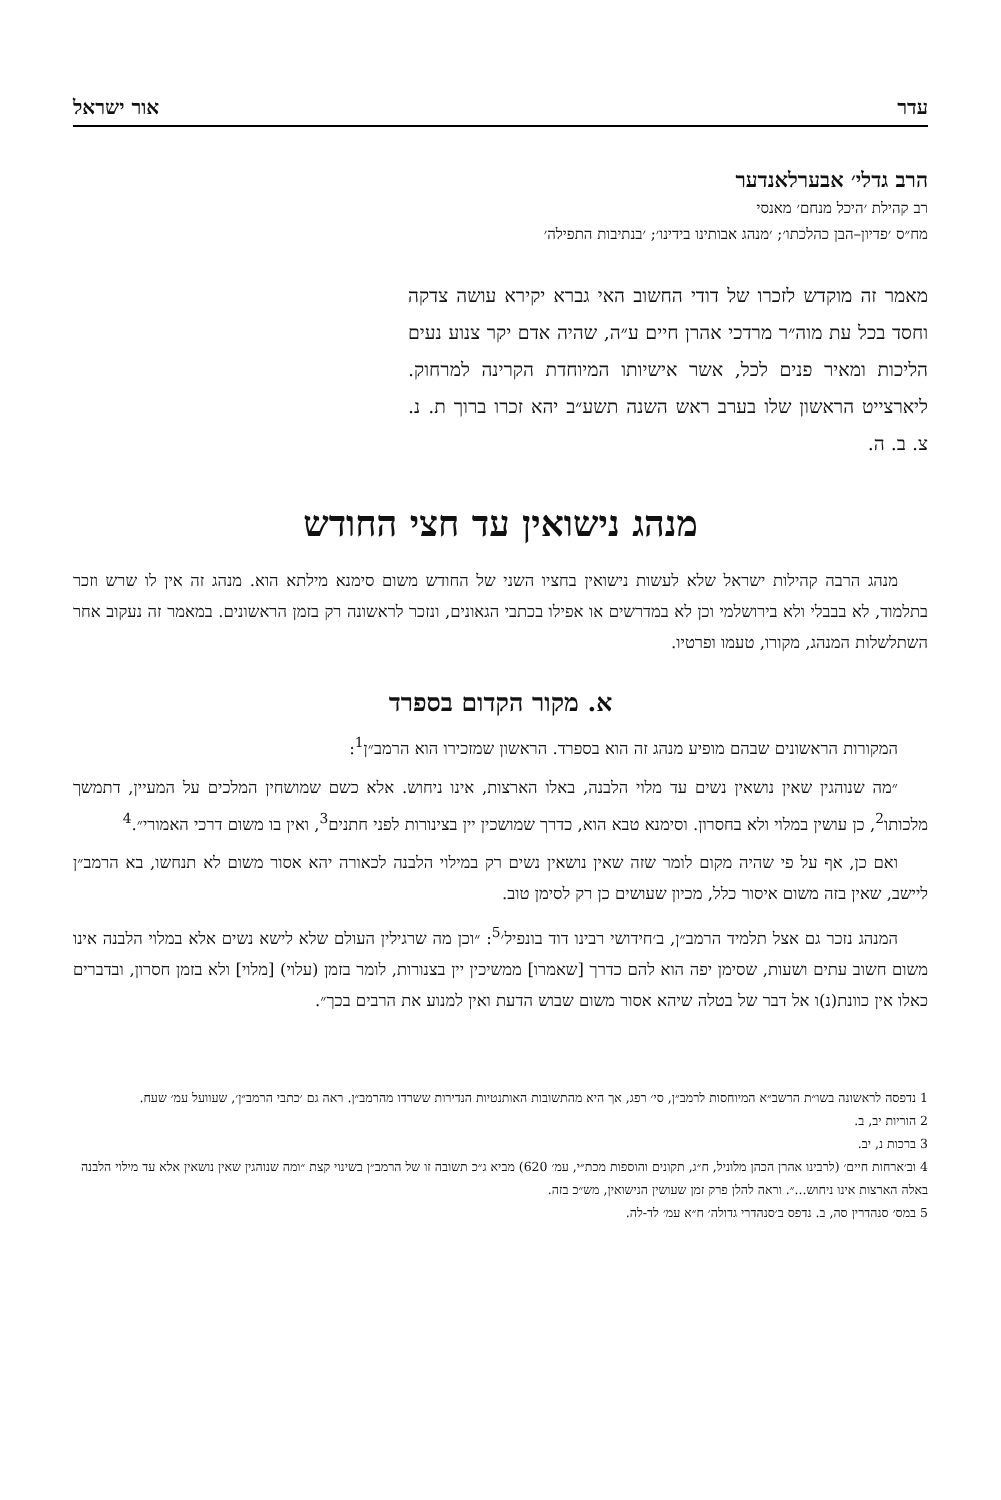עדר אור ישראל
הרב גדלי׳ אבערלאנדער
רב קהילת ׳היכל מנחם׳ מאנסי
מח״ס ׳פדיון–הבן כהלכתו׳; ׳מנהג אבותינו בידינו׳; ׳בנתיבות התפילה׳
מאמר זה מוקדש לזכרו של דודי החשוב האי גברא יקירא עושה צדקה וחסד בכל עת מוה״ר מרדכי אהרן חיים ע״ה, שהיה אדם יקר צנוע נעים הליכות ומאיר פנים לכל, אשר אישיותו המיוחדת הקרינה למרחוק. ליארצייט הראשון שלו בערב ראש השנה תשע״ב יהא זכרו ברוך ת. נ. צ. ב. ה.
מנהג נישואין עד חצי החודש
מנהג הרבה קהילות ישראל שלא לעשות נישואין בחציו השני של החודש משום סימנא מילתא הוא. מנהג זה אין לו שרש וזכר בתלמוד, לא בבבלי ולא בירושלמי וכן לא במדרשים או אפילו בכתבי הגאונים, ונזכר לראשונה רק בזמן הראשונים. במאמר זה נעקוב אחר השתלשלות המנהג, מקורו, טעמו ופרטיו.
א. מקור הקדום בספרד
המקורות הראשונים שבהם מופיע מנהג זה הוא בספרד. הראשון שמזכירו הוא הרמב״ן<sup>1</sup>:
״מה שנוהגין שאין נושאין נשים עד מלוי הלבנה, באלו הארצות, אינו ניחוש. אלא כשם שמושחין המלכים על המעיין, דתמשך מלכותו<sup>2</sup>, כן עושין במלוי ולא בחסרון. וסימנא טבא הוא, כדרך שמושכין יין בצינורות לפני חתנים<sup>3</sup>, ואין בו משום דרכי האמורי״.<sup>4</sup>
ואם כן, אף על פי שהיה מקום לומר שזה שאין נושאין נשים רק במילוי הלבנה לכאורה יהא אסור משום לא תנחשו, בא הרמב״ן ליישב, שאין בזה משום איסור כלל, מכיון שעושים כן רק לסימן טוב.
המנהג נזכר גם אצל תלמיד הרמב״ן, ב׳חידושי רבינו דוד בונפיל׳<sup>5</sup>: ״וכן מה שרגילין העולם שלא לישא נשים אלא במלוי הלבנה אינו משום חשוב עתים ושעות, שסימן יפה הוא להם כדרך [שאמרו] ממשיכין יין בצנורות, לומר בזמן (עלוי) [מלוי] ולא בזמן חסרון, ובדברים כאלו אין כוונת(נ)ו אל דבר של בטלה שיהא אסור משום שבוש הדעת ואין למנוע את הרבים בכך״.
1 נדפסה לראשונה בשו״ת הרשב״א המיוחסות לרמב״ן, סי׳ רפג, אך היא מהתשובות האותנטיות הנדירות ששרדו מהרמב״ן. ראה גם ׳כתבי הרמב״ן׳, שעוועל עמ׳ שעח.
2 הוריות יב, ב.
3 ברכות נ, יב.
4 וב׳ארחות חיים׳ (לרבינו אהרן הכהן מלוניל, ח״ג, תקונים והוספות מכת״י, עמ׳ 620) מביא ג״כ תשובה זו של הרמב״ן בשינוי קצת ״ומה שנוהגין שאין נושאין אלא עד מילוי הלבנה באלה הארצות אינו ניחוש...״. וראה להלן פרק זמן שעושין הנישואין, מש״כ בזה.
5 במס׳ סנהדרין סה, ב. נדפס ב׳סנהדרי גדולה׳ ח״א עמ׳ לד-לה.